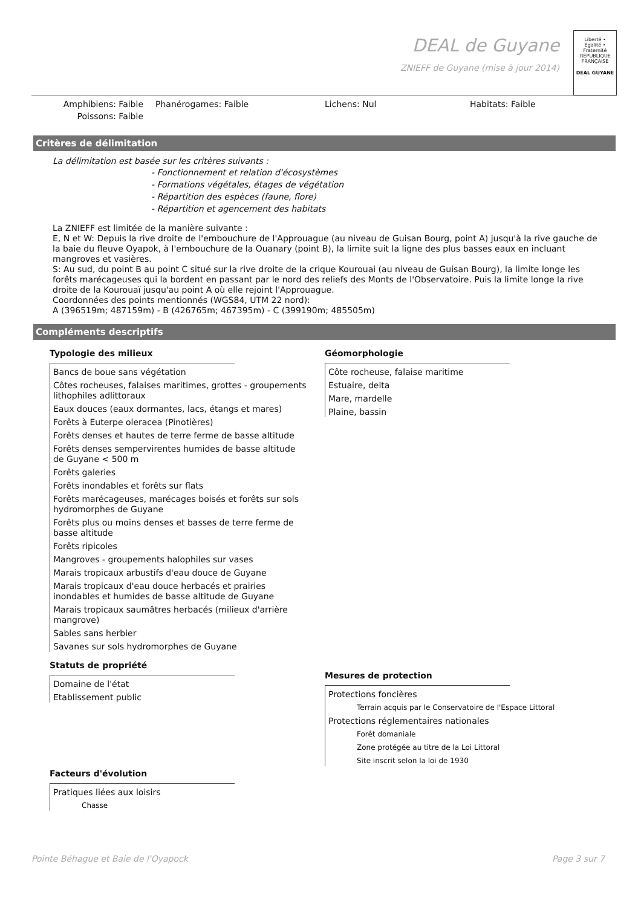DEAL de Guyane
ZNIEFF de Guyane (mise à jour 2014)
Liberté • Égalité • Fraternité
RÉPUBLIQUE FRANÇAISE
DEAL GUYANE
Amphibiens: Faible
Poissons: Faible
Phanérogames: Faible
Lichens: Nul
Habitats: Faible
Critères de délimitation
La délimitation est basée sur les critères suivants :
- Fonctionnement et relation d'écosystèmes
- Formations végétales, étages de végétation
- Répartition des espèces (faune, flore)
- Répartition et agencement des habitats
La ZNIEFF est limitée de la manière suivante :
E, N et W: Depuis la rive droite de l'embouchure de l'Approuague (au niveau de Guisan Bourg, point A) jusqu'à la rive gauche de la baie du fleuve Oyapok, à l'embouchure de la Ouanary (point B), la limite suit la ligne des plus basses eaux en incluant mangroves et vasières.
S: Au sud, du point B au point C situé sur la rive droite de la crique Kourouai (au niveau de Guisan Bourg), la limite longe les forêts marécageuses qui la bordent en passant par le nord des reliefs des Monts de l'Observatoire. Puis la limite longe la rive droite de la Kourouaï jusqu'au point A où elle rejoint l'Approuague.
Coordonnées des points mentionnés (WGS84, UTM 22 nord):
A (396519m; 487159m) - B (426765m; 467395m) - C (399190m; 485505m)
Compléments descriptifs
Typologie des milieux
Bancs de boue sans végétation
Côtes rocheuses, falaises maritimes, grottes - groupements lithophiles adlittoraux
Eaux douces (eaux dormantes, lacs, étangs et mares)
Forêts à Euterpe oleracea (Pinotières)
Forêts denses et hautes de terre ferme de basse altitude
Forêts denses sempervirentes humides de basse altitude de Guyane < 500 m
Forêts galeries
Forêts inondables et forêts sur flats
Forêts marécageuses, marécages boisés et forêts sur sols hydromorphes de Guyane
Forêts plus ou moins denses et basses de terre ferme de basse altitude
Forêts ripicoles
Mangroves - groupements halophiles sur vases
Marais tropicaux arbustifs d'eau douce de Guyane
Marais tropicaux d'eau douce herbacés et prairies inondables et humides de basse altitude de Guyane
Marais tropicaux saumâtres herbacés (milieux d'arrière mangrove)
Sables sans herbier
Savanes sur sols hydromorphes de Guyane
Statuts de propriété
Domaine de l'état
Etablissement public
Facteurs d'évolution
Pratiques liées aux loisirs
Chasse
Géomorphologie
Côte rocheuse, falaise maritime
Estuaire, delta
Mare, mardelle
Plaine, bassin
Mesures de protection
Protections foncières
Terrain acquis par le Conservatoire de l'Espace Littoral
Protections réglementaires nationales
Forêt domaniale
Zone protégée au titre de la Loi Littoral
Site inscrit selon la loi de 1930
Pointe Béhague et Baie de l'Oyapock Page 3 sur 7